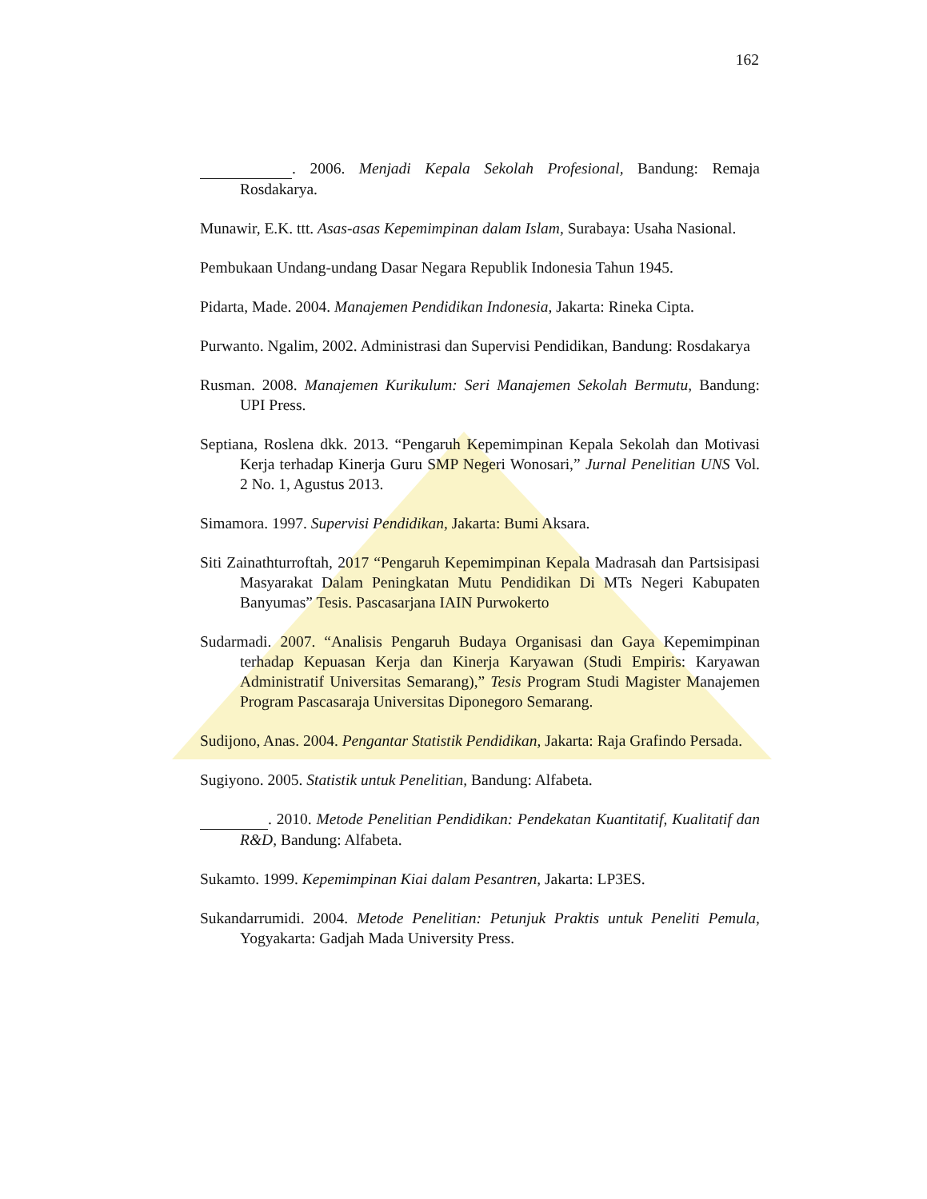162
. 2006. Menjadi Kepala Sekolah Profesional, Bandung: Remaja Rosdakarya.
Munawir, E.K. ttt. Asas-asas Kepemimpinan dalam Islam, Surabaya: Usaha Nasional.
Pembukaan Undang-undang Dasar Negara Republik Indonesia Tahun 1945.
Pidarta, Made. 2004. Manajemen Pendidikan Indonesia, Jakarta: Rineka Cipta.
Purwanto. Ngalim, 2002. Administrasi dan Supervisi Pendidikan, Bandung: Rosdakarya
Rusman. 2008. Manajemen Kurikulum: Seri Manajemen Sekolah Bermutu, Bandung: UPI Press.
Septiana, Roslena dkk. 2013. “Pengaruh Kepemimpinan Kepala Sekolah dan Motivasi Kerja terhadap Kinerja Guru SMP Negeri Wonosari,” Jurnal Penelitian UNS Vol. 2 No. 1, Agustus 2013.
Simamora. 1997. Supervisi Pendidikan, Jakarta: Bumi Aksara.
Siti Zainathturroftah, 2017 “Pengaruh Kepemimpinan Kepala Madrasah dan Partsisipasi Masyarakat Dalam Peningkatan Mutu Pendidikan Di MTs Negeri Kabupaten Banyumas” Tesis. Pascasarjana IAIN Purwokerto
Sudarmadi. 2007. “Analisis Pengaruh Budaya Organisasi dan Gaya Kepemimpinan terhadap Kepuasan Kerja dan Kinerja Karyawan (Studi Empiris: Karyawan Administratif Universitas Semarang),” Tesis Program Studi Magister Manajemen Program Pascasaraja Universitas Diponegoro Semarang.
Sudijono, Anas. 2004. Pengantar Statistik Pendidikan, Jakarta: Raja Grafindo Persada.
Sugiyono. 2005. Statistik untuk Penelitian, Bandung: Alfabeta.
. 2010. Metode Penelitian Pendidikan: Pendekatan Kuantitatif, Kualitatif dan R&D, Bandung: Alfabeta.
Sukamto. 1999. Kepemimpinan Kiai dalam Pesantren, Jakarta: LP3ES.
Sukandarrumidi. 2004. Metode Penelitian: Petunjuk Praktis untuk Peneliti Pemula, Yogyakarta: Gadjah Mada University Press.